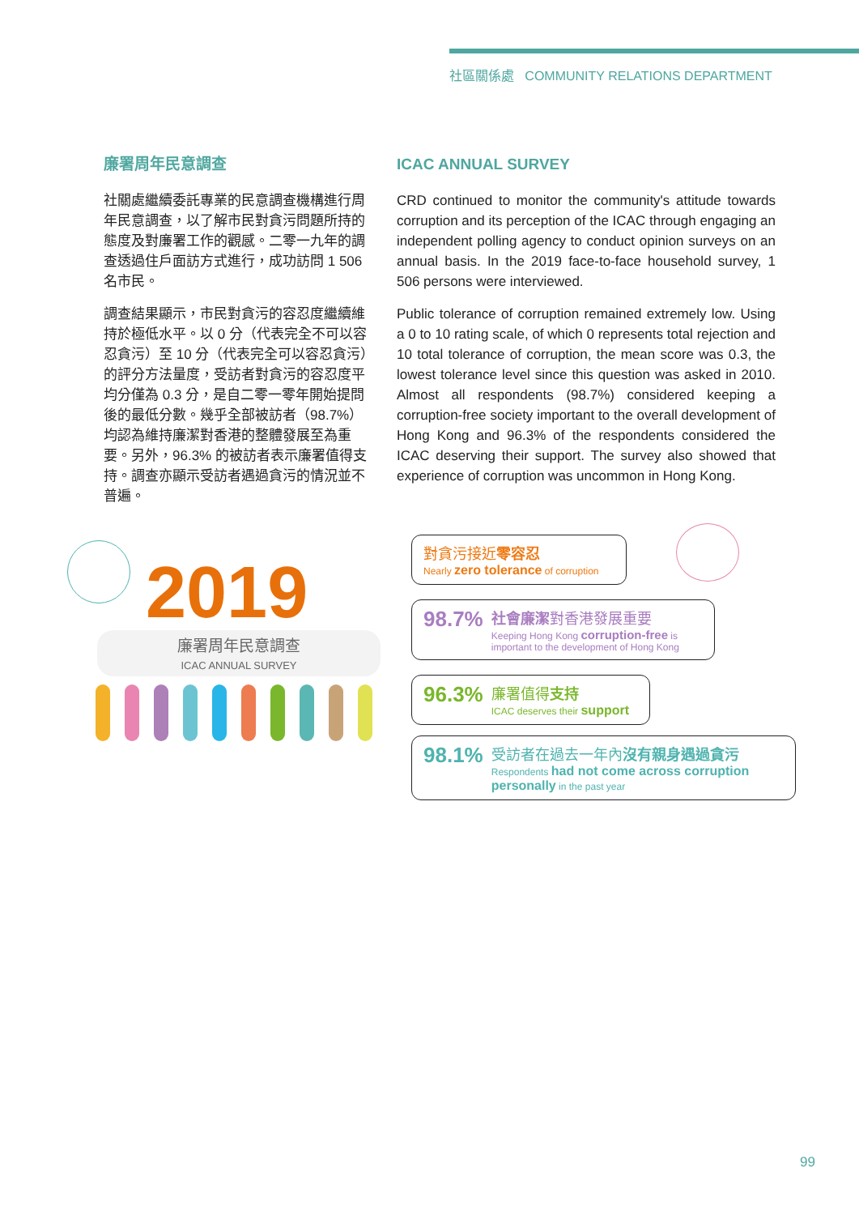社區關係處 COMMUNITY RELATIONS DEPARTMENT
廉署周年民意調查
社關處繼續委託專業的民意調查機構進行周年民意調查，以了解市民對貪污問題所持的態度及對廉署工作的觀感。二零一九年的調查透過住戶面訪方式進行，成功訪問 1 506 名市民。
調查結果顯示，市民對貪污的容忍度繼續維持於極低水平。以 0 分（代表完全不可以容忍貪污）至 10 分（代表完全可以容忍貪污）的評分方法量度，受訪者對貪污的容忍度平均分僅為 0.3 分，是自二零一零年開始提問後的最低分數。幾乎全部被訪者（98.7%）均認為維持廉潔對香港的整體發展至為重要。另外，96.3% 的被訪者表示廉署值得支持。調查亦顯示受訪者遇過貪污的情況並不普遍。
ICAC ANNUAL SURVEY
CRD continued to monitor the community's attitude towards corruption and its perception of the ICAC through engaging an independent polling agency to conduct opinion surveys on an annual basis. In the 2019 face-to-face household survey, 1 506 persons were interviewed.
Public tolerance of corruption remained extremely low. Using a 0 to 10 rating scale, of which 0 represents total rejection and 10 total tolerance of corruption, the mean score was 0.3, the lowest tolerance level since this question was asked in 2010. Almost all respondents (98.7%) considered keeping a corruption-free society important to the overall development of Hong Kong and 96.3% of the respondents considered the ICAC deserving their support. The survey also showed that experience of corruption was uncommon in Hong Kong.
2019
廉署周年民意調查
ICAC ANNUAL SURVEY
對貪污接近零容忍
Nearly zero tolerance of corruption
98.7% 社會廉潔對香港發展重要
Keeping Hong Kong corruption-free is important to the development of Hong Kong
96.3% 廉署值得支持
ICAC deserves their support
98.1% 受訪者在過去一年內沒有親身遇過貪污
Respondents had not come across corruption personally in the past year
99